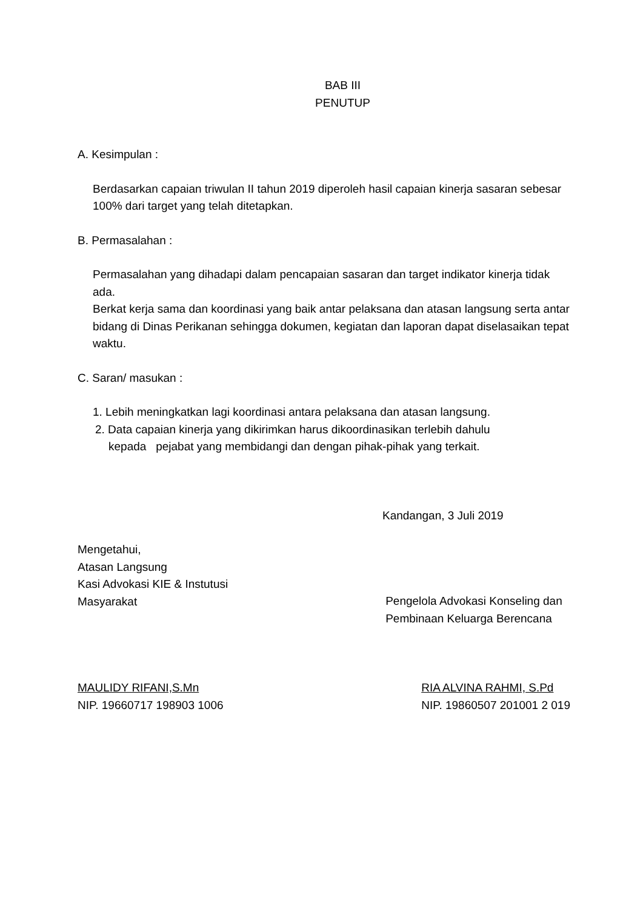BAB III
PENUTUP
A. Kesimpulan :
Berdasarkan capaian triwulan II tahun 2019 diperoleh hasil capaian kinerja sasaran sebesar 100% dari target yang telah ditetapkan.
B. Permasalahan :
Permasalahan yang dihadapi dalam pencapaian sasaran dan target indikator kinerja tidak ada.
Berkat kerja sama dan koordinasi yang baik antar pelaksana dan atasan langsung serta antar bidang di Dinas Perikanan sehingga dokumen, kegiatan dan laporan dapat diselasaikan tepat waktu.
C. Saran/ masukan :
1. Lebih meningkatkan lagi koordinasi antara pelaksana dan atasan langsung.
2. Data capaian kinerja yang dikirimkan harus dikoordinasikan terlebih dahulu
kepada pejabat yang membidangi dan dengan pihak-pihak yang terkait.
Kandangan, 3 Juli 2019
Mengetahui,
Atasan Langsung
Kasi Advokasi KIE & Instutusi
Masyarakat
MAULIDY RIFANI,S.Mn
NIP. 19660717 198903 1006
Pengelola Advokasi Konseling dan
Pembinaan Keluarga Berencana
RIA ALVINA RAHMI, S.Pd
NIP. 19860507 201001 2 019